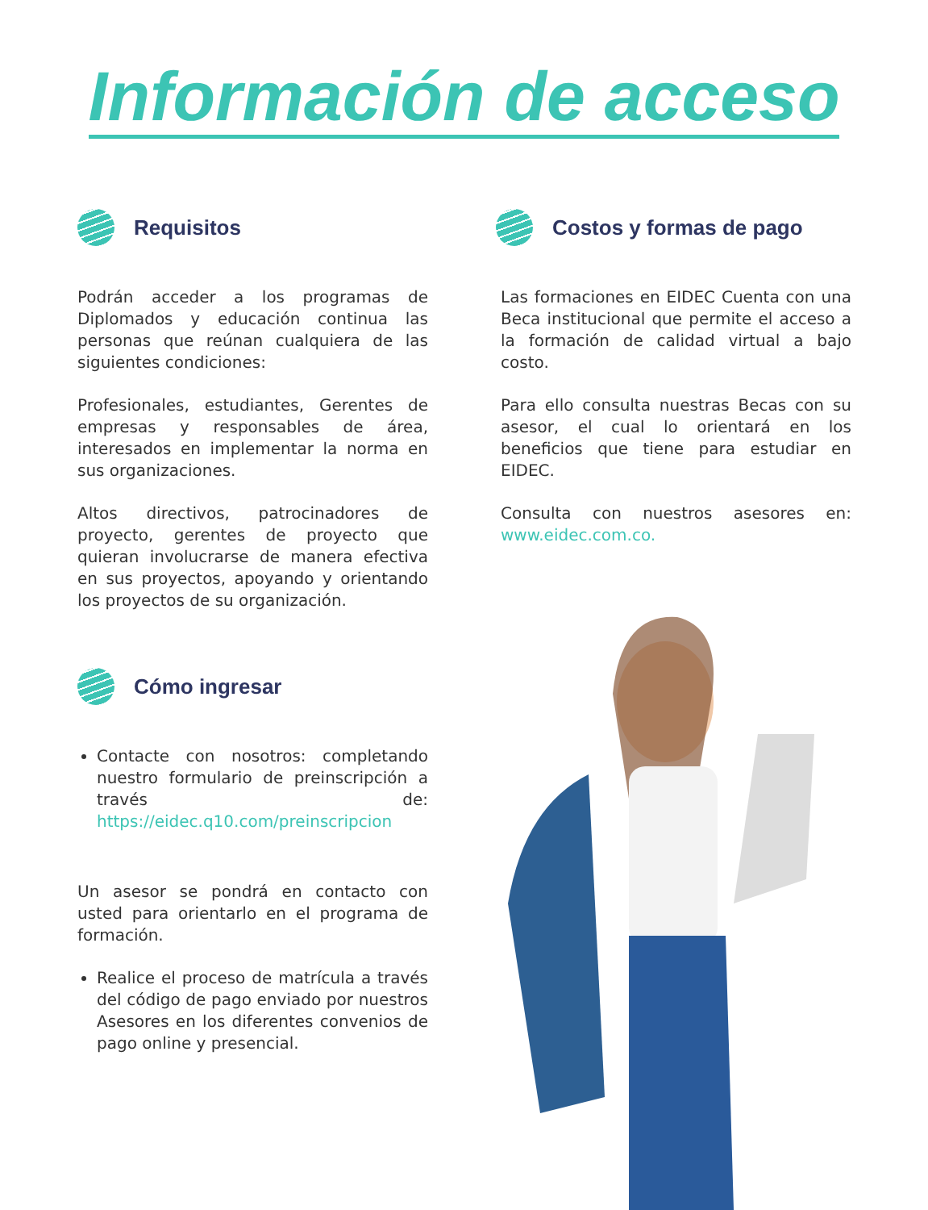Información de acceso
Requisitos
Podrán acceder a los programas de Diplomados y educación continua las personas que reúnan cualquiera de las siguientes condiciones:
Profesionales, estudiantes, Gerentes de empresas y responsables de área, interesados en implementar la norma en sus organizaciones.
Altos directivos, patrocinadores de proyecto, gerentes de proyecto que quieran involucrarse de manera efectiva en sus proyectos, apoyando y orientando los proyectos de su organización.
Cómo ingresar
Contacte con nosotros: completando nuestro formulario de preinscripción a través de: https://eidec.q10.com/preinscripcion
Un asesor se pondrá en contacto con usted para orientarlo en el programa de formación.
Realice el proceso de matrícula a través del código de pago enviado por nuestros Asesores en los diferentes convenios de pago online y presencial.
Costos y formas de pago
Las formaciones en EIDEC Cuenta con una Beca institucional que permite el acceso a la formación de calidad virtual a bajo costo.
Para ello consulta nuestras Becas con su asesor, el cual lo orientará en los beneficios que tiene para estudiar en EIDEC.
Consulta con nuestros asesores en: www.eidec.com.co.